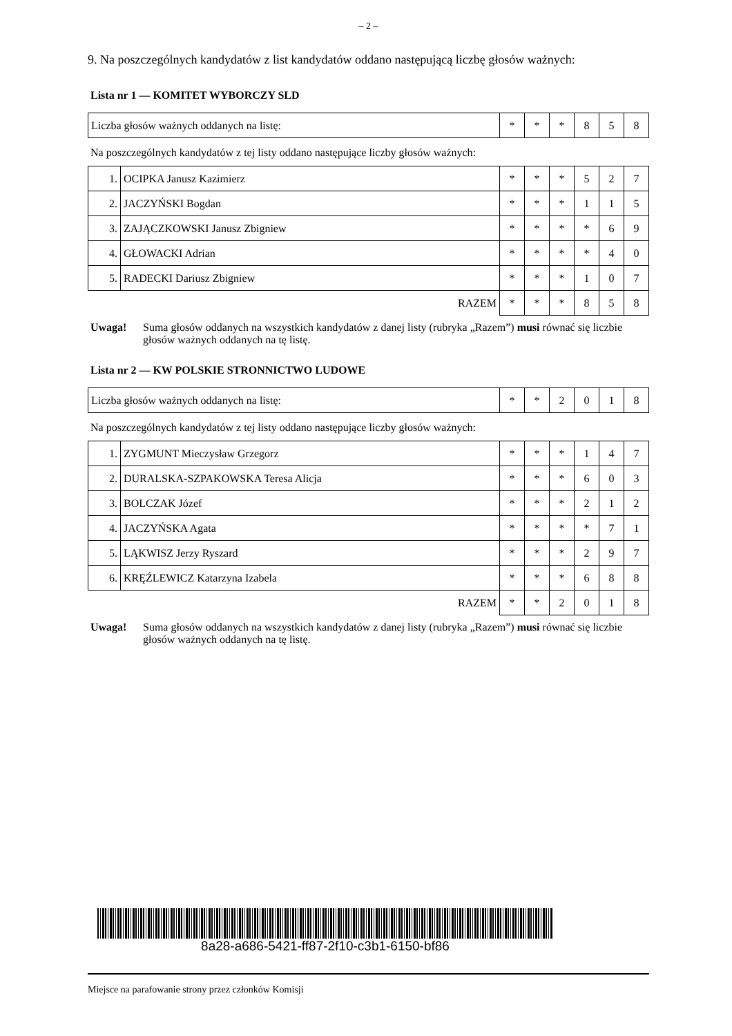– 2 –
9. Na poszczególnych kandydatów z list kandydatów oddano następującą liczbę głosów ważnych:
Lista nr 1 — KOMITET WYBORCZY SLD
| Liczba głosów ważnych oddanych na listę: | * | * | * | 8 | 5 | 8 |
Na poszczególnych kandydatów z tej listy oddano następujące liczby głosów ważnych:
| 1. | OCIPKA Janusz Kazimierz | * | * | * | 5 | 2 | 7 |
| 2. | JACZYŃSKI Bogdan | * | * | * | 1 | 1 | 5 |
| 3. | ZAJĄCZKOWSKI Janusz Zbigniew | * | * | * | * | 6 | 9 |
| 4. | GŁOWACKI Adrian | * | * | * | * | 4 | 0 |
| 5. | RADECKI Dariusz Zbigniew | * | * | * | 1 | 0 | 7 |
| RAZEM | | * | * | * | 8 | 5 | 8 |
Uwaga! Suma głosów oddanych na wszystkich kandydatów z danej listy (rubryka „Razem”) musi równać się liczbie głosów ważnych oddanych na tę listę.
Lista nr 2 — KW POLSKIE STRONNICTWO LUDOWE
| Liczba głosów ważnych oddanych na listę: | * | * | 2 | 0 | 1 | 8 |
Na poszczególnych kandydatów z tej listy oddano następujące liczby głosów ważnych:
| 1. | ZYGMUNT Mieczysław Grzegorz | * | * | * | 1 | 4 | 7 |
| 2. | DURALSKA-SZPAKOWSKA Teresa Alicja | * | * | * | 6 | 0 | 3 |
| 3. | BOLCZAK Józef | * | * | * | 2 | 1 | 2 |
| 4. | JACZYŃSKA Agata | * | * | * | * | 7 | 1 |
| 5. | LĄKWISZ Jerzy Ryszard | * | * | * | 2 | 9 | 7 |
| 6. | KRĘŹLEWICZ Katarzyna Izabela | * | * | * | 6 | 8 | 8 |
| RAZEM | | * | * | 2 | 0 | 1 | 8 |
Uwaga! Suma głosów oddanych na wszystkich kandydatów z danej listy (rubryka „Razem”) musi równać się liczbie głosów ważnych oddanych na tę listę.
8a28-a686-5421-ff87-2f10-c3b1-6150-bf86
Miejsce na parafowanie strony przez członków Komisji